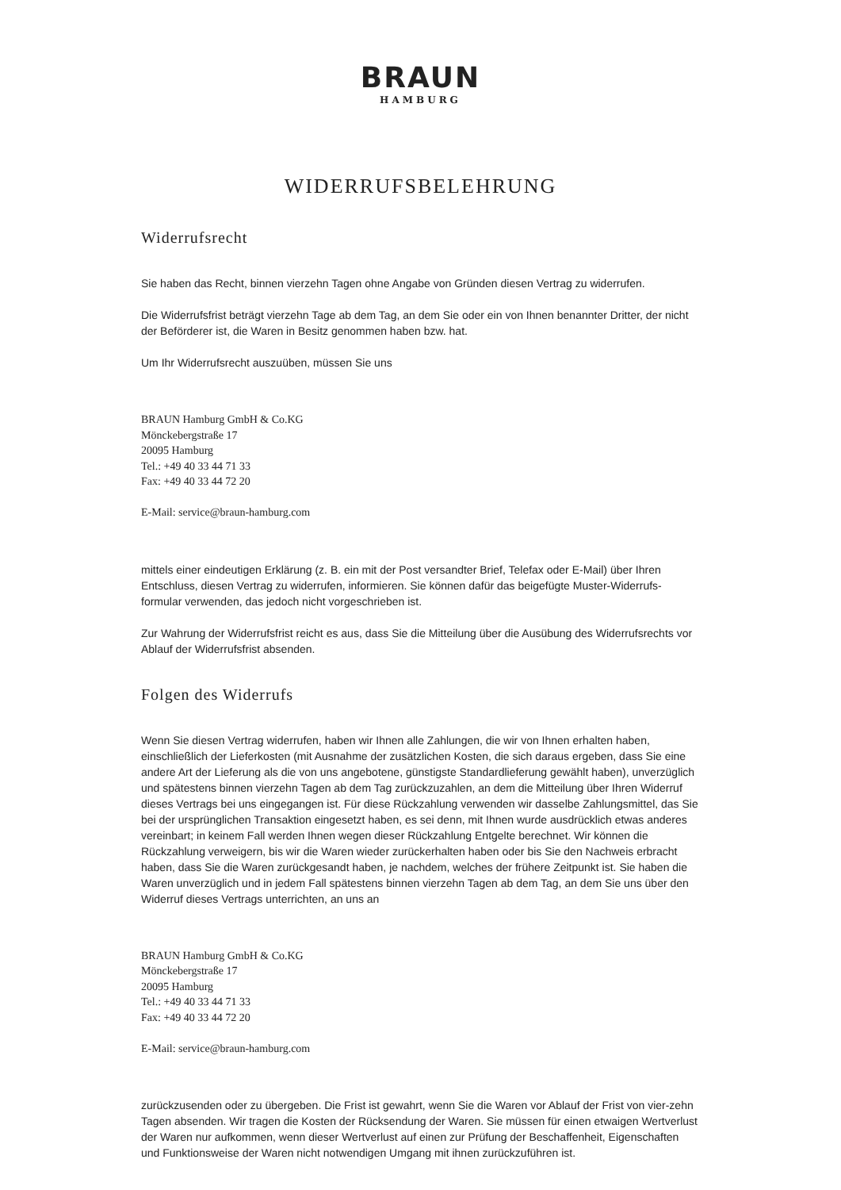BRAUN
HAMBURG
WIDERRUFSBELEHRUNG
Widerrufsrecht
Sie haben das Recht, binnen vierzehn Tagen ohne Angabe von Gründen diesen Vertrag zu widerrufen.
Die Widerrufsfrist beträgt vierzehn Tage ab dem Tag, an dem Sie oder ein von Ihnen benannter Dritter, der nicht der Beförderer ist, die Waren in Besitz genommen haben bzw. hat.
Um Ihr Widerrufsrecht auszuüben, müssen Sie uns
BRAUN Hamburg GmbH & Co.KG
Mönckebergstraße 17
20095 Hamburg
Tel.: +49 40 33 44 71 33
Fax: +49 40 33 44 72 20
E-Mail: service@braun-hamburg.com
mittels einer eindeutigen Erklärung (z. B. ein mit der Post versandter Brief, Telefax oder E-Mail) über Ihren Entschluss, diesen Vertrag zu widerrufen, informieren. Sie können dafür das beigefügte Muster-Widerrufs-formular verwenden, das jedoch nicht vorgeschrieben ist.
Zur Wahrung der Widerrufsfrist reicht es aus, dass Sie die Mitteilung über die Ausübung des Widerrufsrechts vor Ablauf der Widerrufsfrist absenden.
Folgen des Widerrufs
Wenn Sie diesen Vertrag widerrufen, haben wir Ihnen alle Zahlungen, die wir von Ihnen erhalten haben, einschließlich der Lieferkosten (mit Ausnahme der zusätzlichen Kosten, die sich daraus ergeben, dass Sie eine andere Art der Lieferung als die von uns angebotene, günstigste Standardlieferung gewählt haben), unverzüglich und spätestens binnen vierzehn Tagen ab dem Tag zurückzuzahlen, an dem die Mitteilung über Ihren Widerruf dieses Vertrags bei uns eingegangen ist. Für diese Rückzahlung verwenden wir dasselbe Zahlungsmittel, das Sie bei der ursprünglichen Transaktion eingesetzt haben, es sei denn, mit Ihnen wurde ausdrücklich etwas anderes vereinbart; in keinem Fall werden Ihnen wegen dieser Rückzahlung Entgelte berechnet. Wir können die Rückzahlung verweigern, bis wir die Waren wieder zurückerhalten haben oder bis Sie den Nachweis erbracht haben, dass Sie die Waren zurückgesandt haben, je nachdem, welches der frühere Zeitpunkt ist. Sie haben die Waren unverzüglich und in jedem Fall spätestens binnen vierzehn Tagen ab dem Tag, an dem Sie uns über den Widerruf dieses Vertrags unterrichten, an uns an
BRAUN Hamburg GmbH & Co.KG
Mönckebergstraße 17
20095 Hamburg
Tel.: +49 40 33 44 71 33
Fax: +49 40 33 44 72 20
E-Mail: service@braun-hamburg.com
zurückzusenden oder zu übergeben. Die Frist ist gewahrt, wenn Sie die Waren vor Ablauf der Frist von vier-zehn Tagen absenden. Wir tragen die Kosten der Rücksendung der Waren. Sie müssen für einen etwaigen Wertverlust der Waren nur aufkommen, wenn dieser Wertverlust auf einen zur Prüfung der Beschaffenheit, Eigenschaften und Funktionsweise der Waren nicht notwendigen Umgang mit ihnen zurückzuführen ist.